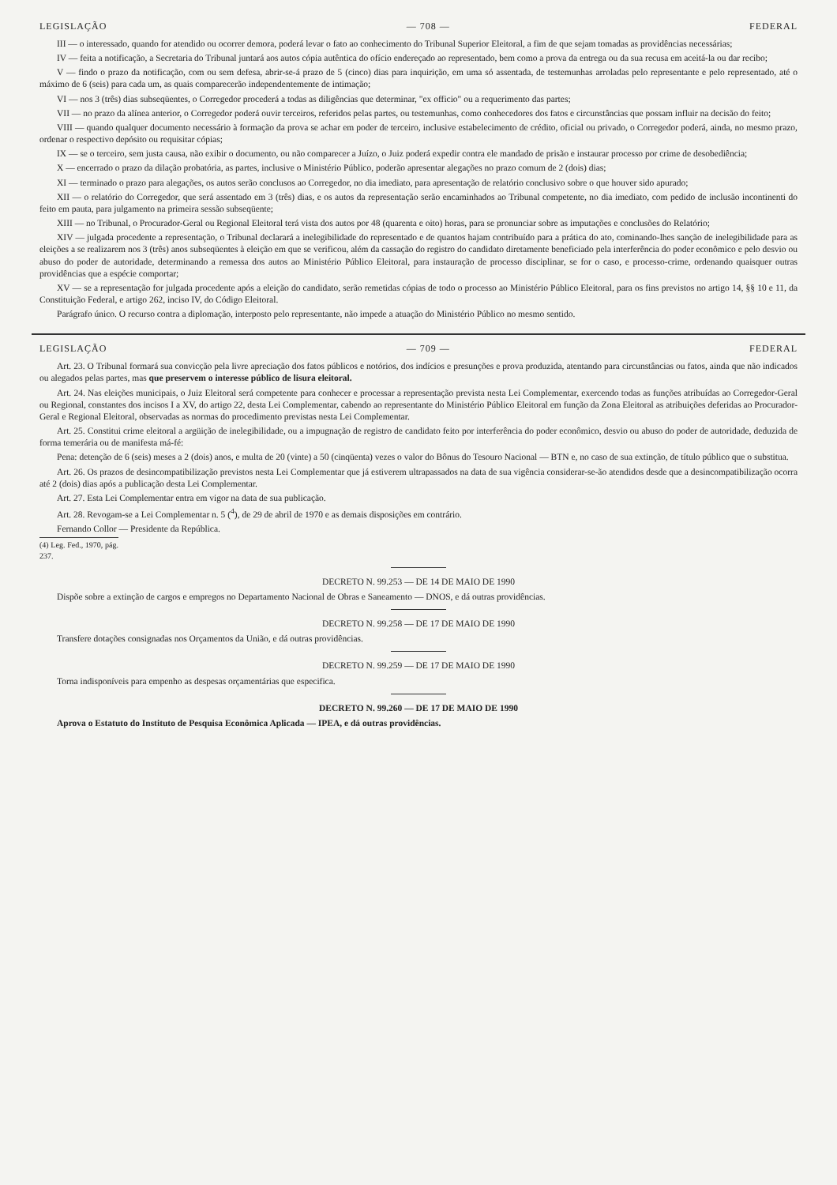LEGISLAÇÃO — 708 — FEDERAL
III — o interessado, quando for atendido ou ocorrer demora, poderá levar o fato ao conhecimento do Tribunal Superior Eleitoral, a fim de que sejam tomadas as providências necessárias;
IV — feita a notificação, a Secretaria do Tribunal juntará aos autos cópia autêntica do ofício endereçado ao representado, bem como a prova da entrega ou da sua recusa em aceitá-la ou dar recibo;
V — findo o prazo da notificação, com ou sem defesa, abrir-se-á prazo de 5 (cinco) dias para inquirição, em uma só assentada, de testemunhas arroladas pelo representante e pelo representado, até o máximo de 6 (seis) para cada um, as quais comparecerão independentemente de intimação;
VI — nos 3 (três) dias subseqüentes, o Corregedor procederá a todas as diligências que determinar, "ex officio" ou a requerimento das partes;
VII — no prazo da alínea anterior, o Corregedor poderá ouvir terceiros, referidos pelas partes, ou testemunhas, como conhecedores dos fatos e circunstâncias que possam influir na decisão do feito;
VIII — quando qualquer documento necessário à formação da prova se achar em poder de terceiro, inclusive estabelecimento de crédito, oficial ou privado, o Corregedor poderá, ainda, no mesmo prazo, ordenar o respectivo depósito ou requisitar cópias;
IX — se o terceiro, sem justa causa, não exibir o documento, ou não comparecer a Juízo, o Juiz poderá expedir contra ele mandado de prisão e instaurar processo por crime de desobediência;
X — encerrado o prazo da dilação probatória, as partes, inclusive o Ministério Público, poderão apresentar alegações no prazo comum de 2 (dois) dias;
XI — terminado o prazo para alegações, os autos serão conclusos ao Corregedor, no dia imediato, para apresentação de relatório conclusivo sobre o que houver sido apurado;
XII — o relatório do Corregedor, que será assentado em 3 (três) dias, e os autos da representação serão encaminhados ao Tribunal competente, no dia imediato, com pedido de inclusão incontinenti do feito em pauta, para julgamento na primeira sessão subseqüente;
XIII — no Tribunal, o Procurador-Geral ou Regional Eleitoral terá vista dos autos por 48 (quarenta e oito) horas, para se pronunciar sobre as imputações e conclusões do Relatório;
XIV — julgada procedente a representação, o Tribunal declarará a inelegibilidade do representado e de quantos hajam contribuído para a prática do ato, cominando-lhes sanção de inelegibilidade para as eleições a se realizarem nos 3 (três) anos subseqüentes à eleição em que se verificou, além da cassação do registro do candidato diretamente beneficiado pela interferência do poder econômico e pelo desvio ou abuso do poder de autoridade, determinando a remessa dos autos ao Ministério Público Eleitoral, para instauração de processo disciplinar, se for o caso, e processo-crime, ordenando quaisquer outras providências que a espécie comportar;
XV — se a representação for julgada procedente após a eleição do candidato, serão remetidas cópias de todo o processo ao Ministério Público Eleitoral, para os fins previstos no artigo 14, §§ 10 e 11, da Constituição Federal, e artigo 262, inciso IV, do Código Eleitoral.
Parágrafo único. O recurso contra a diplomação, interposto pelo representante, não impede a atuação do Ministério Público no mesmo sentido.
LEGISLAÇÃO — 709 — FEDERAL
Art. 23. O Tribunal formará sua convicção pela livre apreciação dos fatos públicos e notórios, dos indícios e presunções e prova produzida, atentando para circunstâncias ou fatos, ainda que não indicados ou alegados pelas partes, mas que preservem o interesse público de lisura eleitoral.
Art. 24. Nas eleições municipais, o Juiz Eleitoral será competente para conhecer e processar a representação prevista nesta Lei Complementar, exercendo todas as funções atribuídas ao Corregedor-Geral ou Regional, constantes dos incisos I a XV, do artigo 22, desta Lei Complementar, cabendo ao representante do Ministério Público Eleitoral em função da Zona Eleitoral as atribuições deferidas ao Procurador-Geral e Regional Eleitoral, observadas as normas do procedimento previstas nesta Lei Complementar.
Art. 25. Constitui crime eleitoral a argüição de inelegibilidade, ou a impugnação de registro de candidato feito por interferência do poder econômico, desvio ou abuso do poder de autoridade, deduzida de forma temerária ou de manifesta má-fé:
Pena: detenção de 6 (seis) meses a 2 (dois) anos, e multa de 20 (vinte) a 50 (cinqüenta) vezes o valor do Bônus do Tesouro Nacional — BTN e, no caso de sua extinção, de título público que o substitua.
Art. 26. Os prazos de desincompatibilização previstos nesta Lei Complementar que já estiverem ultrapassados na data de sua vigência considerar-se-ão atendidos desde que a desincompatibilização ocorra até 2 (dois) dias após a publicação desta Lei Complementar.
Art. 27. Esta Lei Complementar entra em vigor na data de sua publicação.
Art. 28. Revogam-se a Lei Complementar n. 5 (<sup>4</sup>), de 29 de abril de 1970 e as demais disposições em contrário.
Fernando Collor — Presidente da República.
(4) Leg. Fed., 1970, pág. 237.
DECRETO N. 99.253 — DE 14 DE MAIO DE 1990
Dispõe sobre a extinção de cargos e empregos no Departamento Nacional de Obras e Saneamento — DNOS, e dá outras providências.
DECRETO N. 99.258 — DE 17 DE MAIO DE 1990
Transfere dotações consignadas nos Orçamentos da União, e dá outras providências.
DECRETO N. 99.259 — DE 17 DE MAIO DE 1990
Torna indisponíveis para empenho as despesas orçamentárias que especifica.
DECRETO N. 99.260 — DE 17 DE MAIO DE 1990
Aprova o Estatuto do Instituto de Pesquisa Econômica Aplicada — IPEA, e dá outras providências.